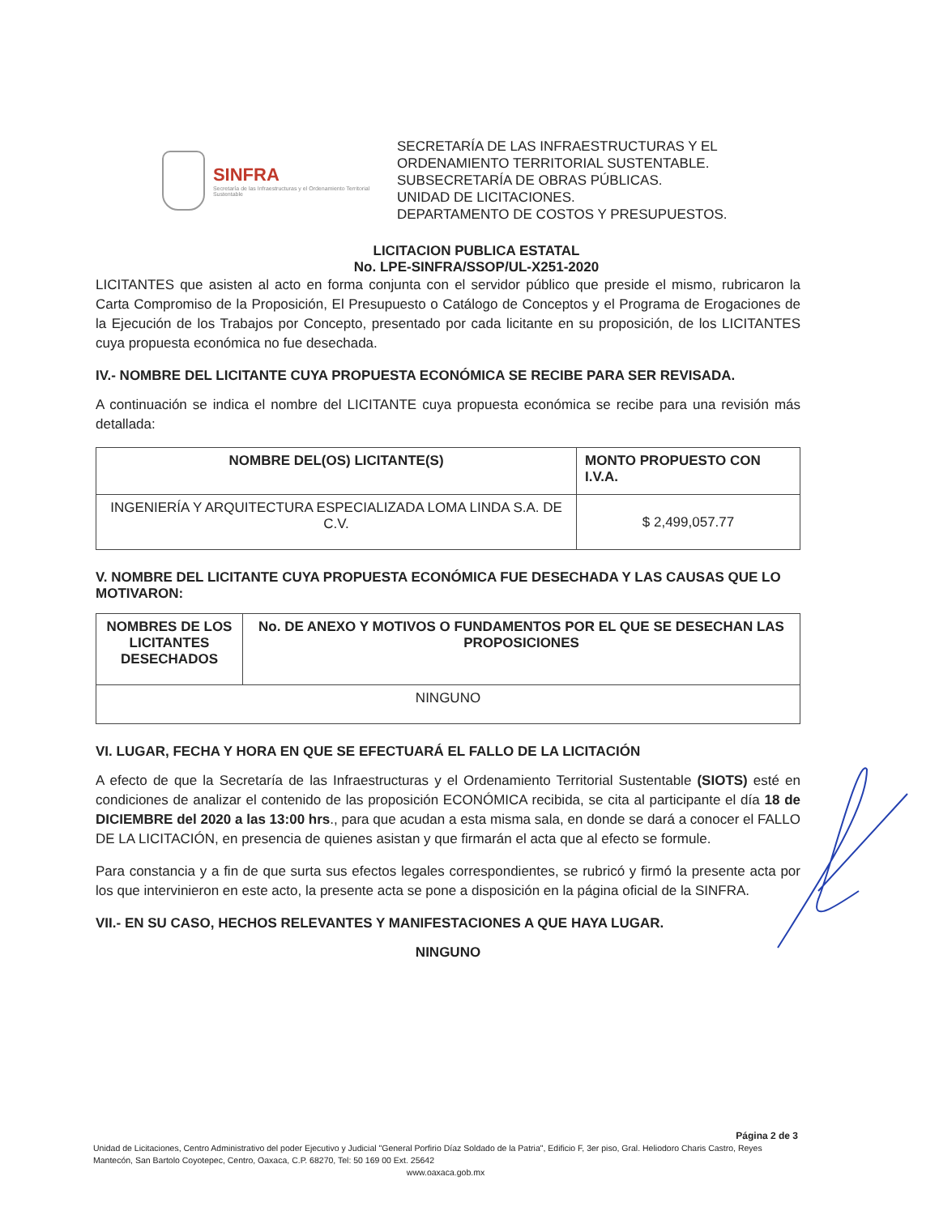SINFRA
Secretaría de las Infraestructuras y el Ordenamiento Territorial Sustentable
SECRETARÍA DE LAS INFRAESTRUCTURAS Y EL
ORDENAMIENTO TERRITORIAL SUSTENTABLE.
SUBSECRETARÍA DE OBRAS PÚBLICAS.
UNIDAD DE LICITACIONES.
DEPARTAMENTO DE COSTOS Y PRESUPUESTOS.
LICITACION PUBLICA ESTATAL
No. LPE-SINFRA/SSOP/UL-X251-2020
LICITANTES que asisten al acto en forma conjunta con el servidor público que preside el mismo, rubricaron la Carta Compromiso de la Proposición, El Presupuesto o Catálogo de Conceptos y el Programa de Erogaciones de la Ejecución de los Trabajos por Concepto, presentado por cada licitante en su proposición, de los LICITANTES cuya propuesta económica no fue desechada.
IV.- NOMBRE DEL LICITANTE CUYA PROPUESTA ECONÓMICA SE RECIBE PARA SER REVISADA.
A continuación se indica el nombre del LICITANTE cuya propuesta económica se recibe para una revisión más detallada:
| NOMBRE DEL(OS) LICITANTE(S) | MONTO PROPUESTO CON I.V.A. |
| --- | --- |
| INGENIERÍA Y ARQUITECTURA ESPECIALIZADA LOMA LINDA S.A. DE C.V. | $ 2,499,057.77 |
V. NOMBRE DEL LICITANTE CUYA PROPUESTA ECONÓMICA FUE DESECHADA Y LAS CAUSAS QUE LO MOTIVARON:
| NOMBRES DE LOS LICITANTES DESECHADOS | No. DE ANEXO Y MOTIVOS O FUNDAMENTOS POR EL QUE SE DESECHAN LAS PROPOSICIONES |
| --- | --- |
| NINGUNO | |
VI. LUGAR, FECHA Y HORA EN QUE SE EFECTUARÁ EL FALLO DE LA LICITACIÓN
A efecto de que la Secretaría de las Infraestructuras y el Ordenamiento Territorial Sustentable (SIOTS) esté en condiciones de analizar el contenido de las proposición ECONÓMICA recibida, se cita al participante el día 18 de DICIEMBRE del 2020 a las 13:00 hrs., para que acudan a esta misma sala, en donde se dará a conocer el FALLO DE LA LICITACIÓN, en presencia de quienes asistan y que firmarán el acta que al efecto se formule.
Para constancia y a fin de que surta sus efectos legales correspondientes, se rubricó y firmó la presente acta por los que intervinieron en este acto, la presente acta se pone a disposición en la página oficial de la SINFRA.
VII.- EN SU CASO, HECHOS RELEVANTES Y MANIFESTACIONES A QUE HAYA LUGAR.
NINGUNO
Página 2 de 3
Unidad de Licitaciones, Centro Administrativo del poder Ejecutivo y Judicial "General Porfirio Díaz Soldado de la Patria", Edificio F, 3er piso, Gral. Heliodoro Charis Castro, Reyes Mantecón, San Bartolo Coyotepec, Centro, Oaxaca, C.P. 68270, Tel: 50 169 00 Ext. 25642
www.oaxaca.gob.mx